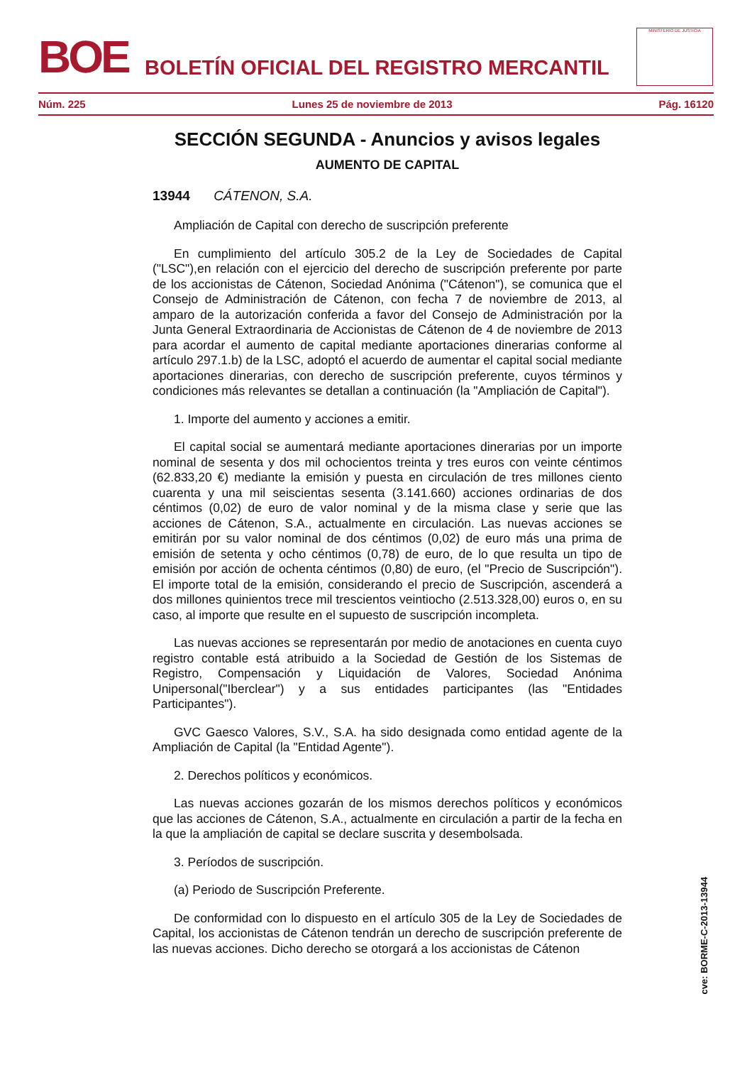BOE
BOLETÍN OFICIAL DEL REGISTRO MERCANTIL
MINISTERIO DE JUSTICIA
Núm. 225 Lunes 25 de noviembre de 2013 Pág. 16120
SECCIÓN SEGUNDA - Anuncios y avisos legales
AUMENTO DE CAPITAL
13944 CÁTENON, S.A.
Ampliación de Capital con derecho de suscripción preferente
En cumplimiento del artículo 305.2 de la Ley de Sociedades de Capital ("LSC"),en relación con el ejercicio del derecho de suscripción preferente por parte de los accionistas de Cátenon, Sociedad Anónima ("Cátenon"), se comunica que el Consejo de Administración de Cátenon, con fecha 7 de noviembre de 2013, al amparo de la autorización conferida a favor del Consejo de Administración por la Junta General Extraordinaria de Accionistas de Cátenon de 4 de noviembre de 2013 para acordar el aumento de capital mediante aportaciones dinerarias conforme al artículo 297.1.b) de la LSC, adoptó el acuerdo de aumentar el capital social mediante aportaciones dinerarias, con derecho de suscripción preferente, cuyos términos y condiciones más relevantes se detallan a continuación (la "Ampliación de Capital").
1. Importe del aumento y acciones a emitir.
El capital social se aumentará mediante aportaciones dinerarias por un importe nominal de sesenta y dos mil ochocientos treinta y tres euros con veinte céntimos (62.833,20 €) mediante la emisión y puesta en circulación de tres millones ciento cuarenta y una mil seiscientas sesenta (3.141.660) acciones ordinarias de dos céntimos (0,02) de euro de valor nominal y de la misma clase y serie que las acciones de Cátenon, S.A., actualmente en circulación. Las nuevas acciones se emitirán por su valor nominal de dos céntimos (0,02) de euro más una prima de emisión de setenta y ocho céntimos (0,78) de euro, de lo que resulta un tipo de emisión por acción de ochenta céntimos (0,80) de euro, (el "Precio de Suscripción"). El importe total de la emisión, considerando el precio de Suscripción, ascenderá a dos millones quinientos trece mil trescientos veintiocho (2.513.328,00) euros o, en su caso, al importe que resulte en el supuesto de suscripción incompleta.
Las nuevas acciones se representarán por medio de anotaciones en cuenta cuyo registro contable está atribuido a la Sociedad de Gestión de los Sistemas de Registro, Compensación y Liquidación de Valores, Sociedad Anónima Unipersonal("Iberclear") y a sus entidades participantes (las "Entidades Participantes").
GVC Gaesco Valores, S.V., S.A. ha sido designada como entidad agente de la Ampliación de Capital (la "Entidad Agente").
2. Derechos políticos y económicos.
Las nuevas acciones gozarán de los mismos derechos políticos y económicos que las acciones de Cátenon, S.A., actualmente en circulación a partir de la fecha en la que la ampliación de capital se declare suscrita y desembolsada.
3. Períodos de suscripción.
(a) Periodo de Suscripción Preferente.
De conformidad con lo dispuesto en el artículo 305 de la Ley de Sociedades de Capital, los accionistas de Cátenon tendrán un derecho de suscripción preferente de las nuevas acciones. Dicho derecho se otorgará a los accionistas de Cátenon
cve: BORME-C-2013-13944